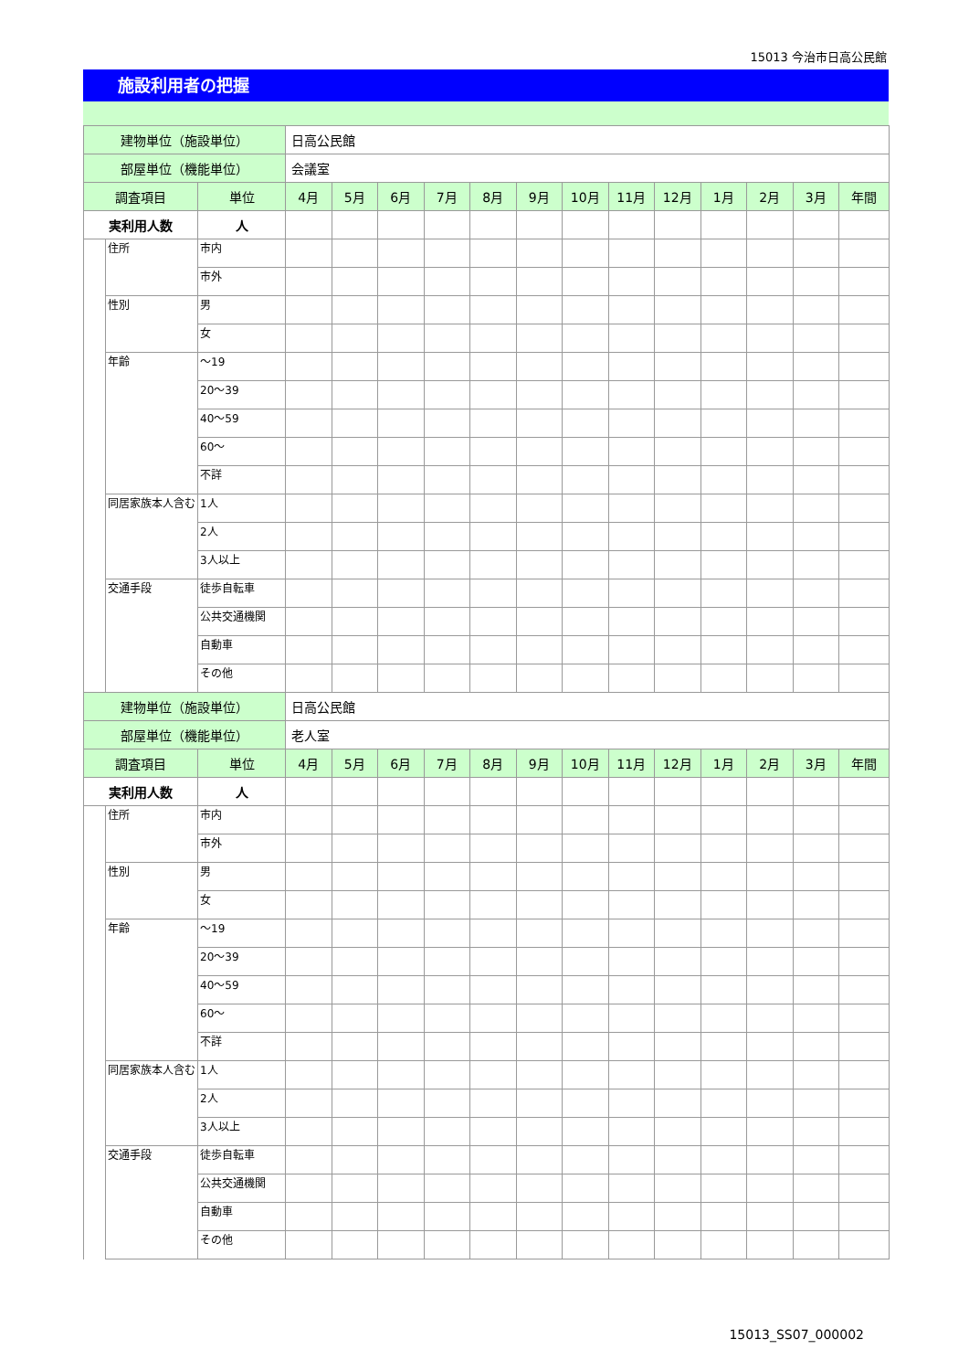15013 今治市日高公民館
施設利用者の把握
| 建物単位（施設単位） | | | 日高公民館 | | | | | | | | | | | | |
| 部屋単位（機能単位） | | | 会議室 | | | | | | | | | | | | |
| 調査項目 | | 単位 | 4月 | 5月 | 6月 | 7月 | 8月 | 9月 | 10月 | 11月 | 12月 | 1月 | 2月 | 3月 | 年間 |
| 実利用人数 | | 人 | | | | | | | | | | | | | |
| | 住所 | 市内 | | | | | | | | | | | | | |
| | | 市外 | | | | | | | | | | | | | |
| | 性別 | 男 | | | | | | | | | | | | | |
| | | 女 | | | | | | | | | | | | | |
| | 年齢 | ～19 | | | | | | | | | | | | | |
| | | 20～39 | | | | | | | | | | | | | |
| | | 40～59 | | | | | | | | | | | | | |
| | | 60～ | | | | | | | | | | | | | |
| | | 不詳 | | | | | | | | | | | | | |
| | 同居家族本人含む | 1人 | | | | | | | | | | | | | |
| | | 2人 | | | | | | | | | | | | | |
| | | 3人以上 | | | | | | | | | | | | | |
| | 交通手段 | 徒歩自転車 | | | | | | | | | | | | | |
| | | 公共交通機関 | | | | | | | | | | | | | |
| | | 自動車 | | | | | | | | | | | | | |
| | | その他 | | | | | | | | | | | | | |
| 建物単位（施設単位） | | | 日高公民館 | | | | | | | | | | | | |
| 部屋単位（機能単位） | | | 老人室 | | | | | | | | | | | | |
| 調査項目 | | 単位 | 4月 | 5月 | 6月 | 7月 | 8月 | 9月 | 10月 | 11月 | 12月 | 1月 | 2月 | 3月 | 年間 |
| 実利用人数 | | 人 | | | | | | | | | | | | | |
| | 住所 | 市内 | | | | | | | | | | | | | |
| | | 市外 | | | | | | | | | | | | | |
| | 性別 | 男 | | | | | | | | | | | | | |
| | | 女 | | | | | | | | | | | | | |
| | 年齢 | ～19 | | | | | | | | | | | | | |
| | | 20～39 | | | | | | | | | | | | | |
| | | 40～59 | | | | | | | | | | | | | |
| | | 60～ | | | | | | | | | | | | | |
| | | 不詳 | | | | | | | | | | | | | |
| | 同居家族本人含む | 1人 | | | | | | | | | | | | | |
| | | 2人 | | | | | | | | | | | | | |
| | | 3人以上 | | | | | | | | | | | | | |
| | 交通手段 | 徒歩自転車 | | | | | | | | | | | | | |
| | | 公共交通機関 | | | | | | | | | | | | | |
| | | 自動車 | | | | | | | | | | | | | |
| | | その他 | | | | | | | | | | | | | |
15013_SS07_000002